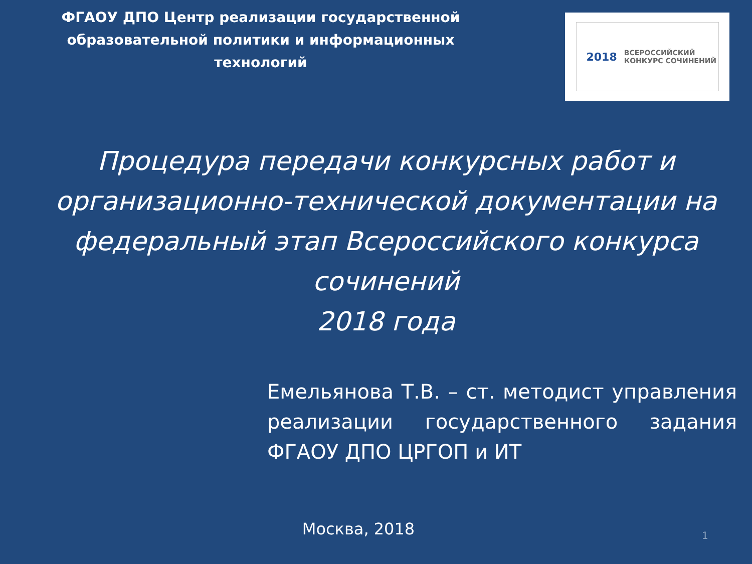ФГАОУ ДПО Центр реализации государственной образовательной политики и информационных технологий
2018 ВСЕРОССИЙСКИЙ
КОНКУРС СОЧИНЕНИЙ
Процедура передачи конкурсных работ и организационно-технической документации на федеральный этап Всероссийского конкурса сочинений
2018 года
Емельянова Т.В. – ст. методист управления реализации государственного задания ФГАОУ ДПО ЦРГОП и ИТ
Москва, 2018
1